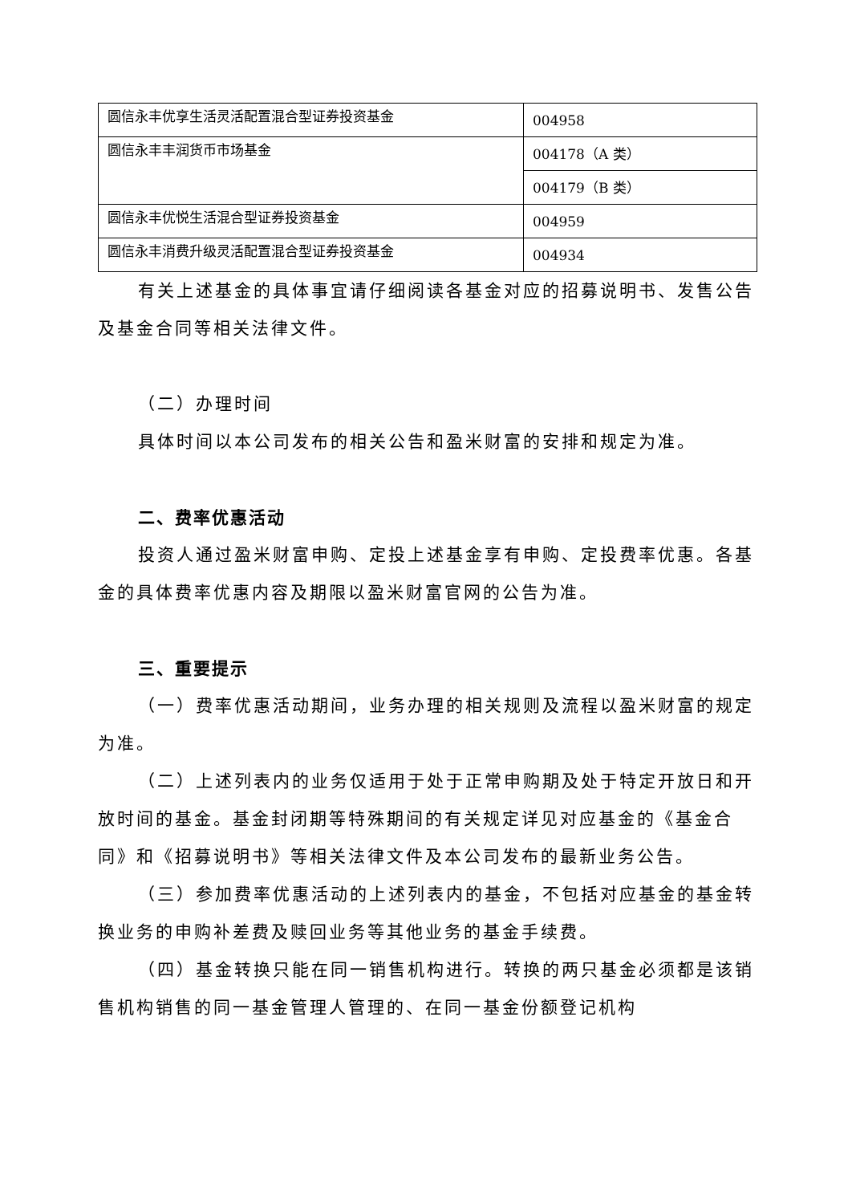| 圆信永丰优享生活灵活配置混合型证券投资基金 | 004958 |
| 圆信永丰丰润货币市场基金 | 004178（A 类） |
| | 004179（B 类） |
| 圆信永丰优悦生活混合型证券投资基金 | 004959 |
| 圆信永丰消费升级灵活配置混合型证券投资基金 | 004934 |
有关上述基金的具体事宜请仔细阅读各基金对应的招募说明书、发售公告及基金合同等相关法律文件。
（二）办理时间
具体时间以本公司发布的相关公告和盈米财富的安排和规定为准。
二、费率优惠活动
投资人通过盈米财富申购、定投上述基金享有申购、定投费率优惠。各基金的具体费率优惠内容及期限以盈米财富官网的公告为准。
三、重要提示
（一）费率优惠活动期间，业务办理的相关规则及流程以盈米财富的规定为准。
（二）上述列表内的业务仅适用于处于正常申购期及处于特定开放日和开放时间的基金。基金封闭期等特殊期间的有关规定详见对应基金的《基金合同》和《招募说明书》等相关法律文件及本公司发布的最新业务公告。
（三）参加费率优惠活动的上述列表内的基金，不包括对应基金的基金转换业务的申购补差费及赎回业务等其他业务的基金手续费。
（四）基金转换只能在同一销售机构进行。转换的两只基金必须都是该销售机构销售的同一基金管理人管理的、在同一基金份额登记机构